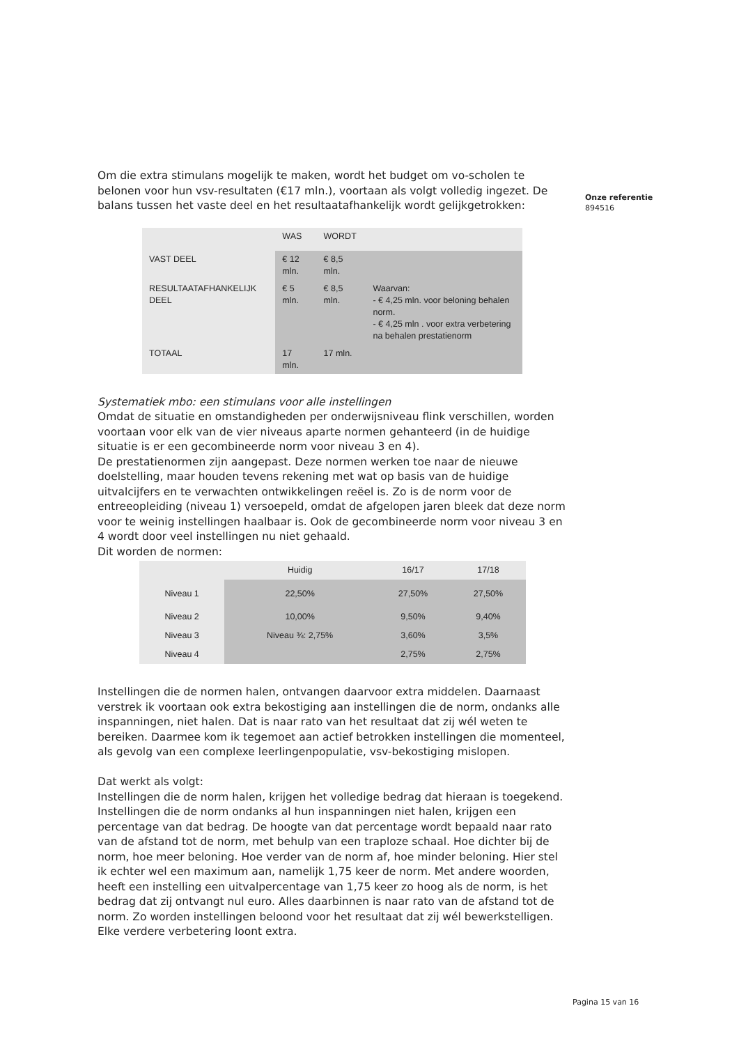Onze referentie
894516
Om die extra stimulans mogelijk te maken, wordt het budget om vo-scholen te belonen voor hun vsv-resultaten (€17 mln.), voortaan als volgt volledig ingezet. De balans tussen het vaste deel en het resultaatafhankelijk wordt gelijkgetrokken:
| | WAS | WORDT | |
| VAST DEEL | € 12 mln. | € 8,5 mln. | |
| RESULTAATAFHANKELIJK DEEL | € 5 mln. | € 8,5 mln. | Waarvan: - € 4,25 mln. voor beloning behalen norm. - € 4,25 mln . voor extra verbetering na behalen prestatienorm |
| TOTAAL | 17 mln. | 17 mln. | |
Systematiek mbo: een stimulans voor alle instellingen
Omdat de situatie en omstandigheden per onderwijsniveau flink verschillen, worden voortaan voor elk van de vier niveaus aparte normen gehanteerd (in de huidige situatie is er een gecombineerde norm voor niveau 3 en 4).
De prestatienormen zijn aangepast. Deze normen werken toe naar de nieuwe doelstelling, maar houden tevens rekening met wat op basis van de huidige uitvalcijfers en te verwachten ontwikkelingen reëel is. Zo is de norm voor de entreeopleiding (niveau 1) versoepeld, omdat de afgelopen jaren bleek dat deze norm voor te weinig instellingen haalbaar is. Ook de gecombineerde norm voor niveau 3 en 4 wordt door veel instellingen nu niet gehaald.
Dit worden de normen:
| | Huidig | 16/17 | 17/18 |
| Niveau 1 | 22,50% | 27,50% | 27,50% |
| Niveau 2 | 10,00% | 9,50% | 9,40% |
| Niveau 3 | Niveau ¾: 2,75% | 3,60% | 3,5% |
| Niveau 4 | | 2,75% | 2,75% |
Instellingen die de normen halen, ontvangen daarvoor extra middelen. Daarnaast verstrek ik voortaan ook extra bekostiging aan instellingen die de norm, ondanks alle inspanningen, niet halen. Dat is naar rato van het resultaat dat zij wél weten te bereiken. Daarmee kom ik tegemoet aan actief betrokken instellingen die momenteel, als gevolg van een complexe leerlingenpopulatie, vsv-bekostiging mislopen.
Dat werkt als volgt:
Instellingen die de norm halen, krijgen het volledige bedrag dat hieraan is toegekend. Instellingen die de norm ondanks al hun inspanningen niet halen, krijgen een percentage van dat bedrag. De hoogte van dat percentage wordt bepaald naar rato van de afstand tot de norm, met behulp van een traploze schaal. Hoe dichter bij de norm, hoe meer beloning. Hoe verder van de norm af, hoe minder beloning. Hier stel ik echter wel een maximum aan, namelijk 1,75 keer de norm. Met andere woorden, heeft een instelling een uitvalpercentage van 1,75 keer zo hoog als de norm, is het bedrag dat zij ontvangt nul euro. Alles daarbinnen is naar rato van de afstand tot de norm. Zo worden instellingen beloond voor het resultaat dat zij wél bewerkstelligen. Elke verdere verbetering loont extra.
Pagina 15 van 16